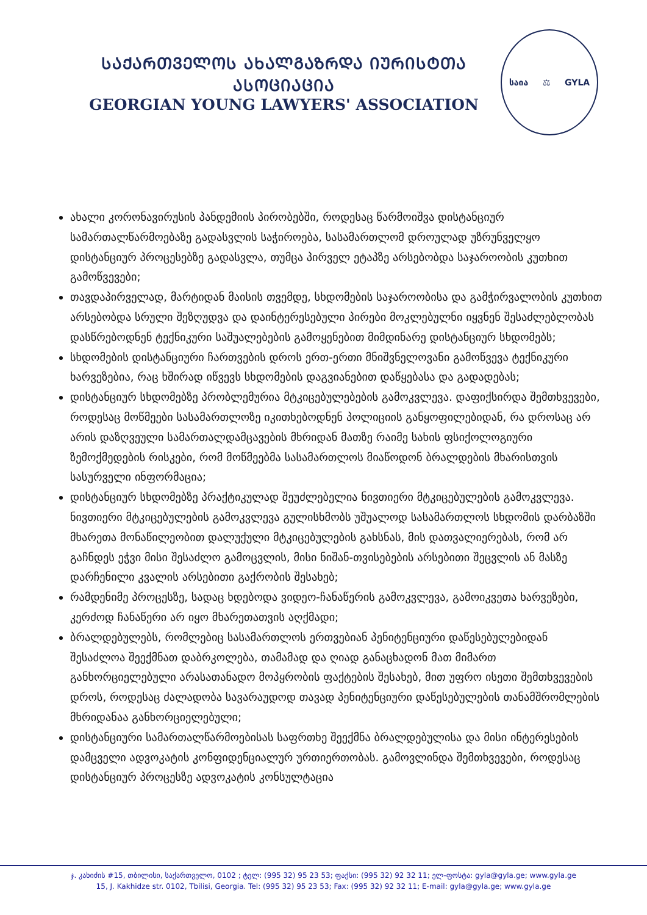ᲡᲐᲥᲐᲠᲗᲕᲔᲚᲝᲡ ᲐᲮᲐᲚᲒᲐᲖᲠᲓᲐ ᲘᲣᲠᲘᲡᲢᲗᲐ ᲐᲡᲝᲪᲘᲐᲪᲘᲐ
GEORGIAN YOUNG LAWYERS' ASSOCIATION
საია ⚖ GYLA
ახალი კორონავირუსის პანდემიის პირობებში, როდესაც წარმოიშვა დისტანციურ სამართალწარმოებაზე გადასვლის საჭიროება, სასამართლომ დროულად უზრუნველყო დისტანციურ პროცესებზე გადასვლა, თუმცა პირველ ეტაპზე არსებობდა საჯაროობის კუთხით გამოწვევები;
თავდაპირველად, მარტიდან მაისის თვემდე, სხდომების საჯაროობისა და გამჭირვალობის კუთხით არსებობდა სრული შეზღუდვა და დაინტერესებული პირები მოკლებულნი იყვნენ შესაძლებლობას დასწრებოდნენ ტექნიკური საშუალებების გამოყენებით მიმდინარე დისტანციურ სხდომებს;
სხდომების დისტანციური ჩართვების დროს ერთ-ერთი მნიშვნელოვანი გამოწვევა ტექნიკური ხარვეზებია, რაც ხშირად იწვევს სხდომების დაგვიანებით დაწყებასა და გადადებას;
დისტანციურ სხდომებზე პრობლემურია მტკიცებულებების გამოკვლევა. დაფიქსირდა შემთხვევები, როდესაც მოწმეები სასამართლოზე იკითხებოდნენ პოლიციის განყოფილებიდან, რა დროსაც არ არის დაზღვეული სამართალდამცავების მხრიდან მათზე რაიმე სახის ფსიქოლოგიური ზემოქმედების რისკები, რომ მოწმეებმა სასამართლოს მიაწოდონ ბრალდების მხარისთვის სასურველი ინფორმაცია;
დისტანციურ სხდომებზე პრაქტიკულად შეუძლებელია ნივთიერი მტკიცებულების გამოკვლევა. ნივთიერი მტკიცებულების გამოკვლევა გულისხმობს უშუალოდ სასამართლოს სხდომის დარბაზში მხარეთა მონაწილეობით დალუქული მტკიცებულების გახსნას, მის დათვალიერებას, რომ არ გაჩნდეს ეჭვი მისი შესაძლო გამოცვლის, მისი ნიშან-თვისებების არსებითი შეცვლის ან მასზე დარჩენილი კვალის არსებითი გაქრობის შესახებ;
რამდენიმე პროცესზე, სადაც ხდებოდა ვიდეო-ჩანაწერის გამოკვლევა, გამოიკვეთა ხარვეზები, კერძოდ ჩანაწერი არ იყო მხარეთათვის აღქმადი;
ბრალდებულებს, რომლებიც სასამართლოს ერთვებიან პენიტენციური დაწესებულებიდან შესაძლოა შეექმნათ დაბრკოლება, თამამად და ღიად განაცხადონ მათ მიმართ განხორციელებული არასათანადო მოპყრობის ფაქტების შესახებ, მით უფრო ისეთი შემთხვევების დროს, როდესაც ძალადობა სავარაუდოდ თავად პენიტენციური დაწესებულების თანამშრომლების მხრიდანაა განხორციელებული;
დისტანციური სამართალწარმოებისას საფრთხე შეექმნა ბრალდებულისა და მისი ინტერესების დამცველი ადვოკატის კონფიდენციალურ ურთიერთობას. გამოვლინდა შემთხვევები, როდესაც დისტანციურ პროცესზე ადვოკატის კონსულტაცია
ჯ. კახიძის #15, თბილისი, საქართველო, 0102 ; ტელ: (995 32) 95 23 53; ფაქსი: (995 32) 92 32 11; ელ-ფოსტა: gyla@gyla.ge; www.gyla.ge
15, J. Kakhidze str. 0102, Tbilisi, Georgia. Tel: (995 32) 95 23 53; Fax: (995 32) 92 32 11; E-mail: gyla@gyla.ge; www.gyla.ge